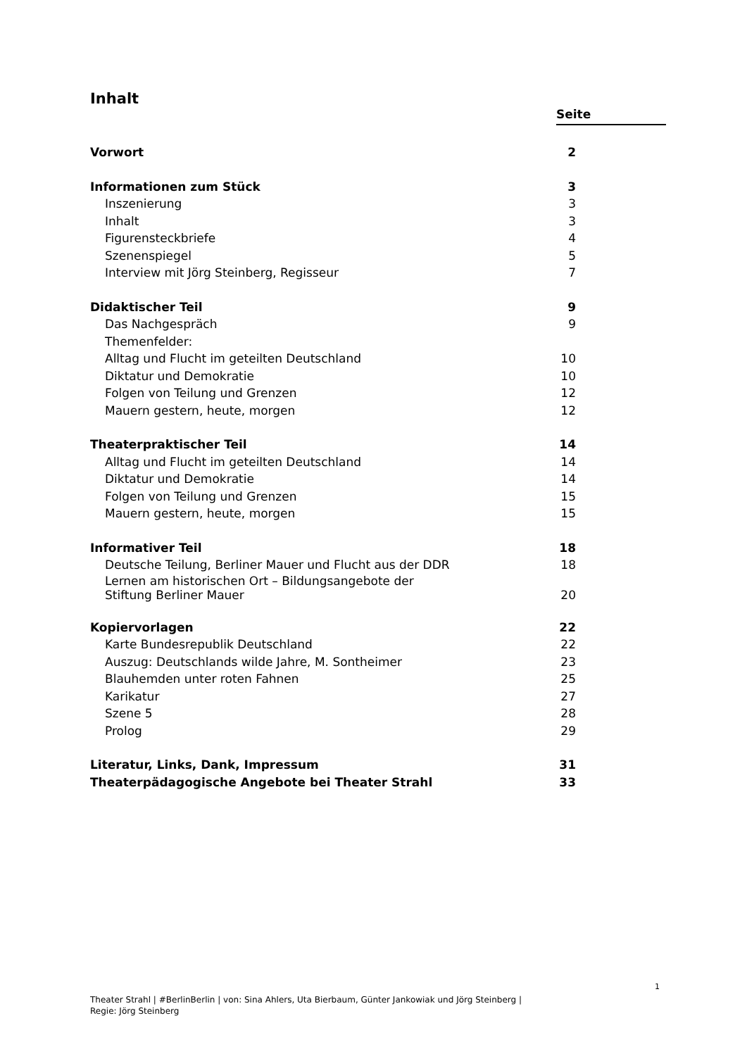Inhalt
Seite
| Vorwort | 2 |
| Informationen zum Stück | 3 |
| Inszenierung | 3 |
| Inhalt | 3 |
| Figurensteckbriefe | 4 |
| Szenenspiegel | 5 |
| Interview mit Jörg Steinberg, Regisseur | 7 |
| Didaktischer Teil | 9 |
| Das Nachgespräch | 9 |
| Themenfelder: | |
| Alltag und Flucht im geteilten Deutschland | 10 |
| Diktatur und Demokratie | 10 |
| Folgen von Teilung und Grenzen | 12 |
| Mauern gestern, heute, morgen | 12 |
| Theaterpraktischer Teil | 14 |
| Alltag und Flucht im geteilten Deutschland | 14 |
| Diktatur und Demokratie | 14 |
| Folgen von Teilung und Grenzen | 15 |
| Mauern gestern, heute, morgen | 15 |
| Informativer Teil | 18 |
| Deutsche Teilung, Berliner Mauer und Flucht aus der DDR | 18 |
| Lernen am historischen Ort – Bildungsangebote der Stiftung Berliner Mauer | 20 |
| Kopiervorlagen | 22 |
| Karte Bundesrepublik Deutschland | 22 |
| Auszug: Deutschlands wilde Jahre, M. Sontheimer | 23 |
| Blauhemden unter roten Fahnen | 25 |
| Karikatur | 27 |
| Szene 5 | 28 |
| Prolog | 29 |
| Literatur, Links, Dank, Impressum | 31 |
| Theaterpädagogische Angebote bei Theater Strahl | 33 |
1
Theater Strahl | #BerlinBerlin | von: Sina Ahlers, Uta Bierbaum, Günter Jankowiak und Jörg Steinberg |
Regie: Jörg Steinberg